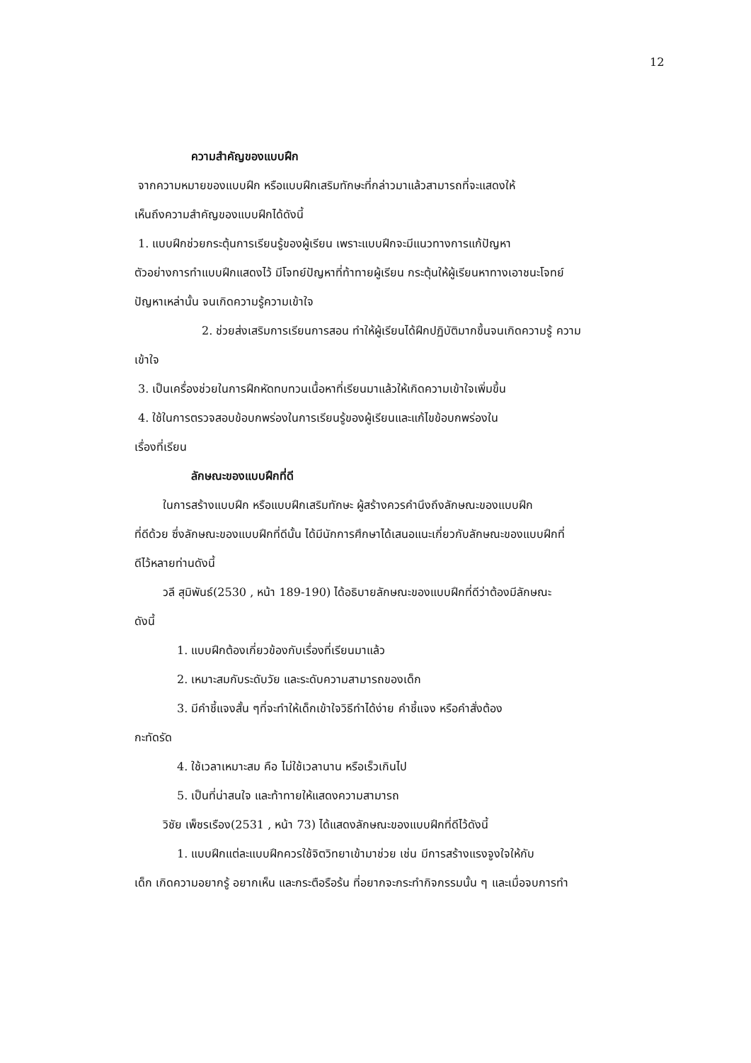12
ความสำคัญของแบบฝึก
จากความหมายของแบบฝึก หรือแบบฝึกเสริมทักษะที่กล่าวมาแล้วสามารถที่จะแสดงให้
เห็นถึงความสำคัญของแบบฝึกได้ดังนี้
1. แบบฝึกช่วยกระตุ้นการเรียนรู้ของผู้เรียน เพราะแบบฝึกจะมีแนวทางการแก้ปัญหา
ตัวอย่างการทำแบบฝึกแสดงไว้ มีโจทย์ปัญหาที่ท้าทายผู้เรียน กระตุ้นให้ผู้เรียนหาทางเอาชนะโจทย์
ปัญหาเหล่านั้น จนเกิดความรู้ความเข้าใจ
2. ช่วยส่งเสริมการเรียนการสอน ทำให้ผู้เรียนได้ฝึกปฏิบัติมากขึ้นจนเกิดความรู้ ความ
เข้าใจ
3. เป็นเครื่องช่วยในการฝึกหัดทบทวนเนื้อหาที่เรียนมาแล้วให้เกิดความเข้าใจเพิ่มขึ้น
4. ใช้ในการตรวจสอบข้อบกพร่องในการเรียนรู้ของผู้เรียนและแก้ไขข้อบกพร่องใน
เรื่องที่เรียน
ลักษณะของแบบฝึกที่ดี
ในการสร้างแบบฝึก หรือแบบฝึกเสริมทักษะ ผู้สร้างควรคำนึงถึงลักษณะของแบบฝึก
ที่ดีด้วย ซึ่งลักษณะของแบบฝึกที่ดีนั้น ได้มีนักการศึกษาได้เสนอแนะเกี่ยวกับลักษณะของแบบฝึกที่
ดีไว้หลายท่านดังนี้
วลี สุมิพันธ์(2530 , หน้า 189-190) ได้อธิบายลักษณะของแบบฝึกที่ดีว่าต้องมีลักษณะ
ดังนี้
1. แบบฝึกต้องเกี่ยวข้องกับเรื่องที่เรียนมาแล้ว
2. เหมาะสมกับระดับวัย และระดับความสามารถของเด็ก
3. มีคำชี้แจงสั้น ๆที่จะทำให้เด็กเข้าใจวิธีทำได้ง่าย คำชี้แจง หรือคำสั่งต้อง
กะทัดรัด
4. ใช้เวลาเหมาะสม คือ ไม่ใช้เวลานาน หรือเร็วเกินไป
5. เป็นที่น่าสนใจ และท้าทายให้แสดงความสามารถ
วิชัย เพ็ชรเรือง(2531 , หน้า 73) ได้แสดงลักษณะของแบบฝึกที่ดีไว้ดังนี้
1. แบบฝึกแต่ละแบบฝึกควรใช้จิตวิทยาเข้ามาช่วย เช่น มีการสร้างแรงจูงใจให้กับ
เด็ก เกิดความอยากรู้ อยากเห็น และกระตือรือร้น ที่อยากจะกระทำกิจกรรมนั้น ๆ และเมื่อจบการทำ